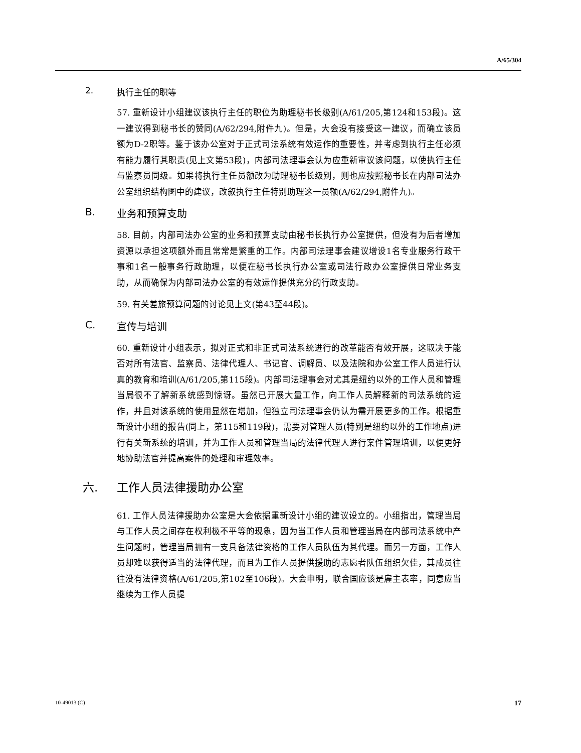A/65/304
2. 执行主任的职等
57. 重新设计小组建议该执行主任的职位为助理秘书长级别(A/61/205,第124和153段)。这一建议得到秘书长的赞同(A/62/294,附件九)。但是，大会没有接受这一建议，而确立该员额为D-2职等。鉴于该办公室对于正式司法系统有效运作的重要性，并考虑到执行主任必须有能力履行其职责(见上文第53段)，内部司法理事会认为应重新审议该问题，以使执行主任与监察员同级。如果将执行主任员额改为助理秘书长级别，则也应按照秘书长在内部司法办公室组织结构图中的建议，改叙执行主任特别助理这一员额(A/62/294,附件九)。
B. 业务和预算支助
58. 目前，内部司法办公室的业务和预算支助由秘书长执行办公室提供，但没有为后者增加资源以承担这项额外而且常常是繁重的工作。内部司法理事会建议增设1名专业服务行政干事和1名一般事务行政助理，以便在秘书长执行办公室或司法行政办公室提供日常业务支助，从而确保为内部司法办公室的有效运作提供充分的行政支助。
59. 有关差旅预算问题的讨论见上文(第43至44段)。
C. 宣传与培训
60. 重新设计小组表示，拟对正式和非正式司法系统进行的改革能否有效开展，这取决于能否对所有法官、监察员、法律代理人、书记官、调解员、以及法院和办公室工作人员进行认真的教育和培训(A/61/205,第115段)。内部司法理事会对尤其是纽约以外的工作人员和管理当局很不了解新系统感到惊讶。虽然已开展大量工作，向工作人员解释新的司法系统的运作，并且对该系统的使用显然在增加，但独立司法理事会仍认为需开展更多的工作。根据重新设计小组的报告(同上，第115和119段)，需要对管理人员(特别是纽约以外的工作地点)进行有关新系统的培训，并为工作人员和管理当局的法律代理人进行案件管理培训，以便更好地协助法官并提高案件的处理和审理效率。
六. 工作人员法律援助办公室
61. 工作人员法律援助办公室是大会依据重新设计小组的建议设立的。小组指出，管理当局与工作人员之间存在权利极不平等的现象，因为当工作人员和管理当局在内部司法系统中产生问题时，管理当局拥有一支具备法律资格的工作人员队伍为其代理。而另一方面，工作人员却难以获得适当的法律代理，而且为工作人员提供援助的志愿者队伍组织欠佳，其成员往往没有法律资格(A/61/205,第102至106段)。大会申明，联合国应该是雇主表率，同意应当继续为工作人员提
10-49013 (C) 17